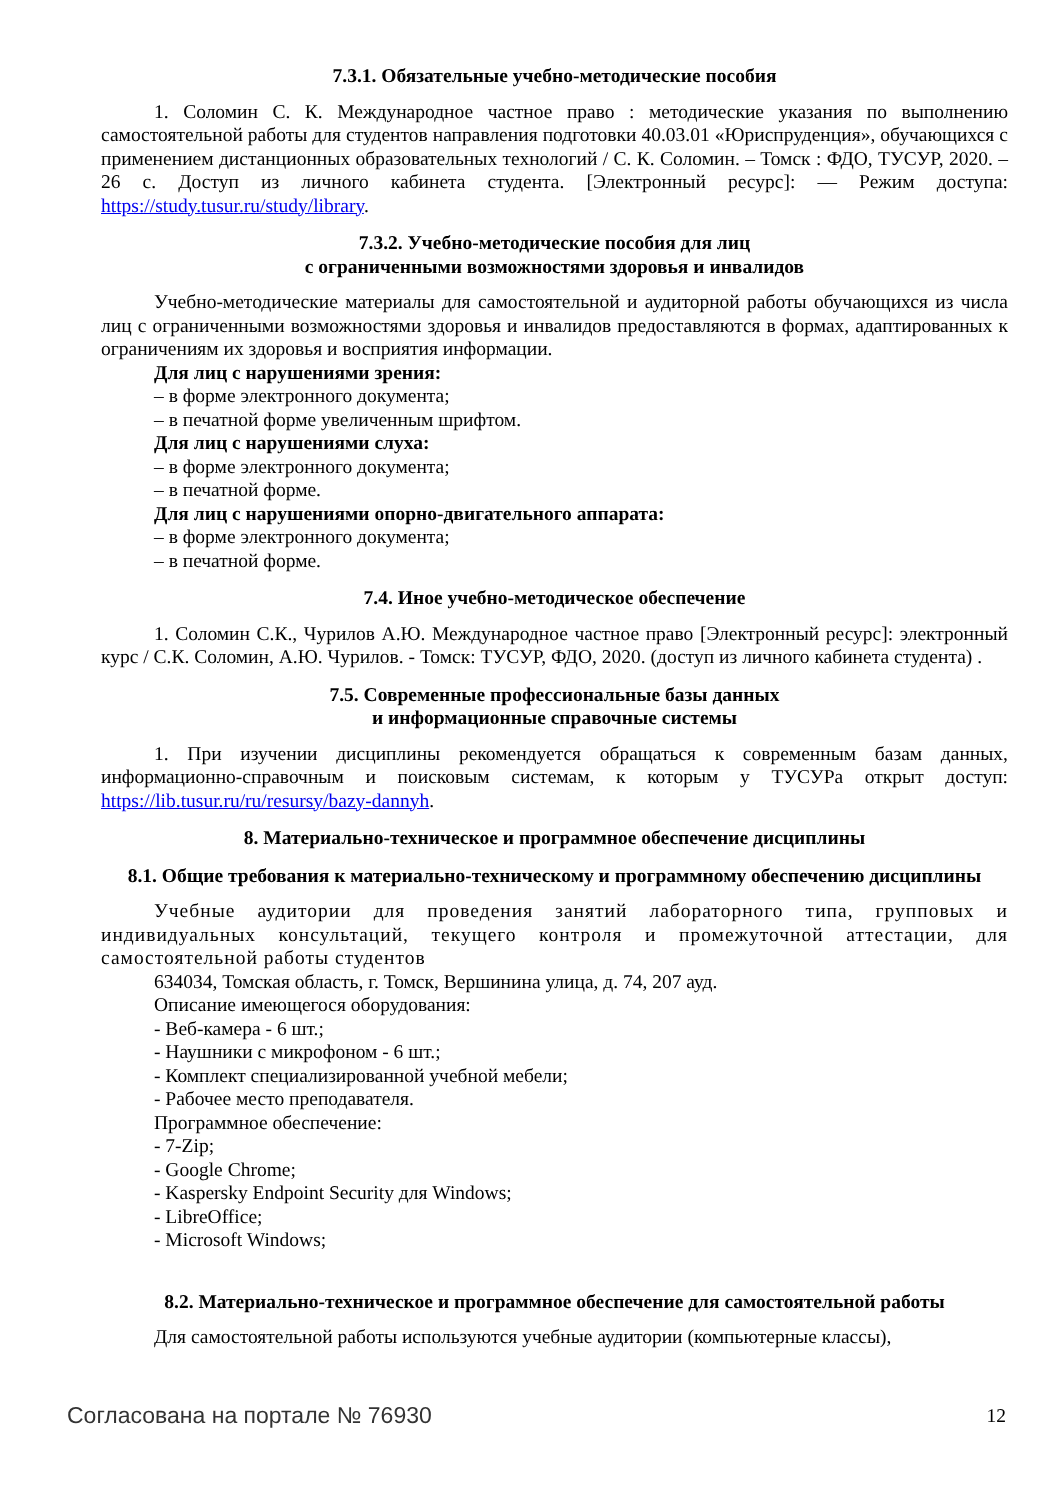7.3.1. Обязательные учебно-методические пособия
1. Соломин С. К. Международное частное право : методические указания по выполнению самостоятельной работы для студентов направления подготовки 40.03.01 «Юриспруденция», обучающихся с применением дистанционных образовательных технологий / С. К. Соломин. – Томск : ФДО, ТУСУР, 2020. – 26 с. Доступ из личного кабинета студента. [Электронный ресурс]: — Режим доступа: https://study.tusur.ru/study/library.
7.3.2. Учебно-методические пособия для лиц
с ограниченными возможностями здоровья и инвалидов
Учебно-методические материалы для самостоятельной и аудиторной работы обучающихся из числа лиц с ограниченными возможностями здоровья и инвалидов предоставляются в формах, адаптированных к ограничениям их здоровья и восприятия информации.
Для лиц с нарушениями зрения:
– в форме электронного документа;
– в печатной форме увеличенным шрифтом.
Для лиц с нарушениями слуха:
– в форме электронного документа;
– в печатной форме.
Для лиц с нарушениями опорно-двигательного аппарата:
– в форме электронного документа;
– в печатной форме.
7.4. Иное учебно-методическое обеспечение
1. Соломин С.К., Чурилов А.Ю. Международное частное право [Электронный ресурс]: электронный курс / С.К. Соломин, А.Ю. Чурилов. - Томск: ТУСУР, ФДО, 2020. (доступ из личного кабинета студента) .
7.5. Современные профессиональные базы данных
и информационные справочные системы
1. При изучении дисциплины рекомендуется обращаться к современным базам данных, информационно-справочным и поисковым системам, к которым у ТУСУРа открыт доступ: https://lib.tusur.ru/ru/resursy/bazy-dannyh.
8. Материально-техническое и программное обеспечение дисциплины
8.1. Общие требования к материально-техническому и программному обеспечению дисциплины
Учебные аудитории для проведения занятий лабораторного типа, групповых и индивидуальных консультаций, текущего контроля и промежуточной аттестации, для самостоятельной работы студентов
634034, Томская область, г. Томск, Вершинина улица, д. 74, 207 ауд.
Описание имеющегося оборудования:
- Веб-камера - 6 шт.;
- Наушники с микрофоном - 6 шт.;
- Комплект специализированной учебной мебели;
- Рабочее место преподавателя.
Программное обеспечение:
- 7-Zip;
- Google Chrome;
- Kaspersky Endpoint Security для Windows;
- LibreOffice;
- Microsoft Windows;
8.2. Материально-техническое и программное обеспечение для самостоятельной работы
Для самостоятельной работы используются учебные аудитории (компьютерные классы),
Согласована на портале № 76930 12